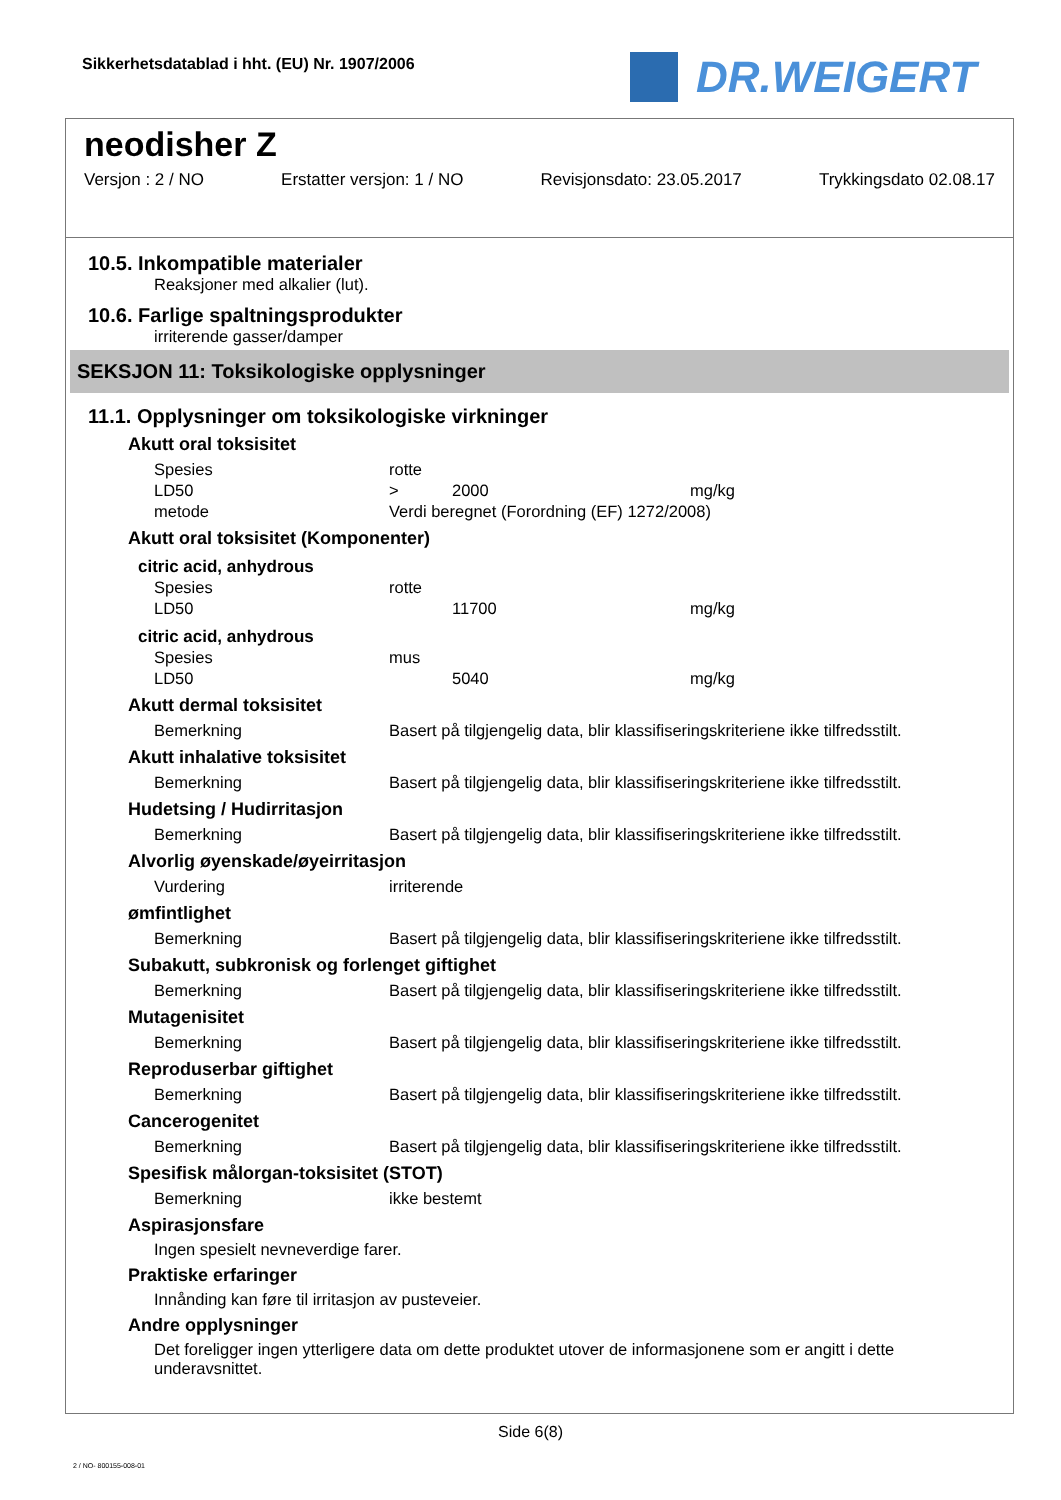Sikkerhetsdatablad i hht. (EU) Nr. 1907/2006
DR.WEIGERT
neodisher Z
Versjon : 2 / NO Erstatter versjon: 1 / NO Revisjonsdato: 23.05.2017 Trykkingsdato 02.08.17
10.5. Inkompatible materialer
Reaksjoner med alkalier (lut).
10.6. Farlige spaltningsprodukter
irriterende gasser/damper
SEKSJON 11: Toksikologiske opplysninger
11.1. Opplysninger om toksikologiske virkninger
Akutt oral toksisitet
| Spesies | rotte | | |
| LD50 | > | 2000 | mg/kg |
| metode | Verdi beregnet (Forordning (EF) 1272/2008) | | |
Akutt oral toksisitet (Komponenter)
citric acid, anhydrous
| Spesies | rotte | | |
| LD50 | | 11700 | mg/kg |
citric acid, anhydrous
| Spesies | mus | | |
| LD50 | | 5040 | mg/kg |
Akutt dermal toksisitet
| Bemerkning | Basert på tilgjengelig data, blir klassifiseringskriteriene ikke tilfredsstilt. |
Akutt inhalative toksisitet
| Bemerkning | Basert på tilgjengelig data, blir klassifiseringskriteriene ikke tilfredsstilt. |
Hudetsing / Hudirritasjon
| Bemerkning | Basert på tilgjengelig data, blir klassifiseringskriteriene ikke tilfredsstilt. |
Alvorlig øyenskade/øyeirritasjon
| Vurdering | irriterende |
ømfintlighet
| Bemerkning | Basert på tilgjengelig data, blir klassifiseringskriteriene ikke tilfredsstilt. |
Subakutt, subkronisk og forlenget giftighet
| Bemerkning | Basert på tilgjengelig data, blir klassifiseringskriteriene ikke tilfredsstilt. |
Mutagenisitet
| Bemerkning | Basert på tilgjengelig data, blir klassifiseringskriteriene ikke tilfredsstilt. |
Reproduserbar giftighet
| Bemerkning | Basert på tilgjengelig data, blir klassifiseringskriteriene ikke tilfredsstilt. |
Cancerogenitet
| Bemerkning | Basert på tilgjengelig data, blir klassifiseringskriteriene ikke tilfredsstilt. |
Spesifisk målorgan-toksisitet (STOT)
| Bemerkning | ikke bestemt |
Aspirasjonsfare
Ingen spesielt nevneverdige farer.
Praktiske erfaringer
Innånding kan føre til irritasjon av pusteveier.
Andre opplysninger
Det foreligger ingen ytterligere data om dette produktet utover de informasjonene som er angitt i dette underavsnittet.
Side 6(8)
2 / NO- 800155-008-01